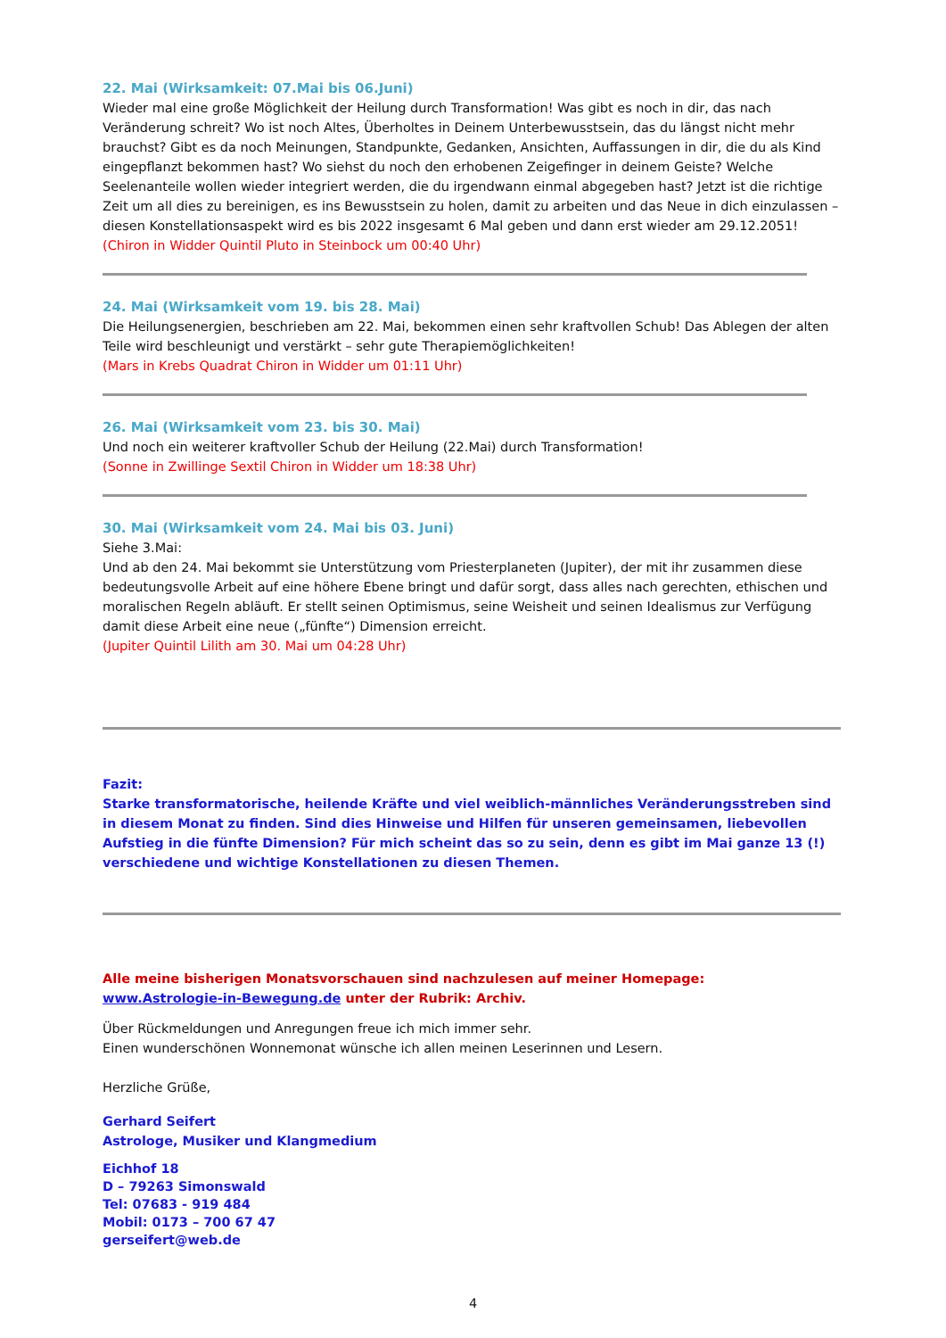22. Mai (Wirksamkeit: 07.Mai bis 06.Juni)
Wieder mal eine große Möglichkeit der Heilung durch Transformation! Was gibt es noch in dir, das nach Veränderung schreit? Wo ist noch Altes, Überholtes in Deinem Unterbewusstsein, das du längst nicht mehr brauchst? Gibt es da noch Meinungen, Standpunkte, Gedanken, Ansichten, Auffassungen in dir, die du als Kind eingepflanzt bekommen hast? Wo siehst du noch den erhobenen Zeigefinger in deinem Geiste? Welche Seelenanteile wollen wieder integriert werden, die du irgendwann einmal abgegeben hast? Jetzt ist die richtige Zeit um all dies zu bereinigen, es ins Bewusstsein zu holen, damit zu arbeiten und das Neue in dich einzulassen – diesen Konstellationsaspekt wird es bis 2022 insgesamt 6 Mal geben und dann erst wieder am 29.12.2051!
(Chiron in Widder Quintil Pluto in Steinbock um 00:40 Uhr)
24. Mai (Wirksamkeit vom 19. bis 28. Mai)
Die Heilungsenergien, beschrieben am 22. Mai, bekommen einen sehr kraftvollen Schub! Das Ablegen der alten Teile wird beschleunigt und verstärkt – sehr gute Therapiemöglichkeiten!
(Mars in Krebs Quadrat Chiron in Widder um 01:11 Uhr)
26. Mai (Wirksamkeit vom 23. bis 30. Mai)
Und noch ein weiterer kraftvoller Schub der Heilung (22.Mai) durch Transformation!
(Sonne in Zwillinge Sextil Chiron in Widder um 18:38 Uhr)
30. Mai (Wirksamkeit vom 24. Mai bis 03. Juni)
Siehe 3.Mai:
Und ab den 24. Mai bekommt sie Unterstützung vom Priesterplaneten (Jupiter), der mit ihr zusammen diese bedeutungsvolle Arbeit auf eine höhere Ebene bringt und dafür sorgt, dass alles nach gerechten, ethischen und moralischen Regeln abläuft. Er stellt seinen Optimismus, seine Weisheit und seinen Idealismus zur Verfügung damit diese Arbeit eine neue („fünfte“) Dimension erreicht.
(Jupiter Quintil Lilith am 30. Mai um 04:28 Uhr)
Fazit:
Starke transformatorische, heilende Kräfte und viel weiblich-männliches Veränderungsstreben sind in diesem Monat zu finden. Sind dies Hinweise und Hilfen für unseren gemeinsamen, liebevollen Aufstieg in die fünfte Dimension? Für mich scheint das so zu sein, denn es gibt im Mai ganze 13 (!) verschiedene und wichtige Konstellationen zu diesen Themen.
Alle meine bisherigen Monatsvorschauen sind nachzulesen auf meiner Homepage:
www.Astrologie-in-Bewegung.de unter der Rubrik: Archiv.
Über Rückmeldungen und Anregungen freue ich mich immer sehr.
Einen wunderschönen Wonnemonat wünsche ich allen meinen Leserinnen und Lesern.
Herzliche Grüße,
Gerhard Seifert
Astrologe, Musiker und Klangmedium
Eichhof 18
D – 79263 Simonswald
Tel: 07683 - 919 484
Mobil: 0173 – 700 67 47
gerseifert@web.de
4